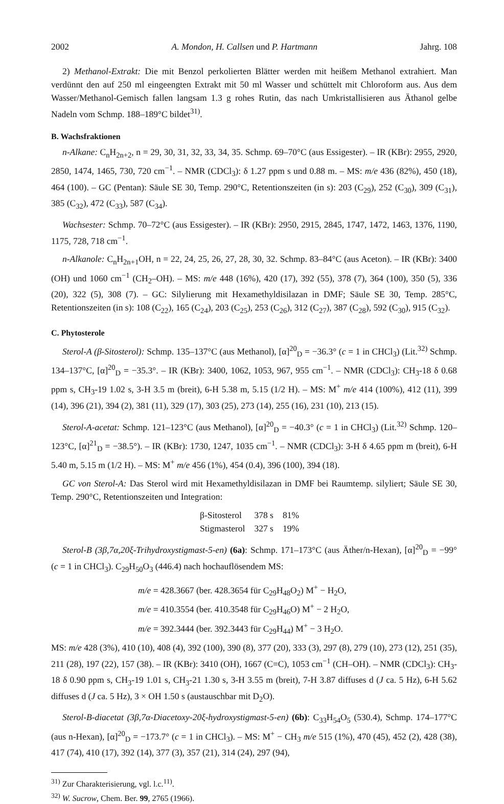2002 A. Mondon, H. Callsen und P. Hartmann Jahrg. 108
2) Methanol-Extrakt: Die mit Benzol perkolierten Blätter werden mit heißem Methanol extrahiert. Man verdünnt den auf 250 ml eingeengten Extrakt mit 50 ml Wasser und schüttelt mit Chloroform aus. Aus dem Wasser/Methanol-Gemisch fallen langsam 1.3 g rohes Rutin, das nach Umkristallisieren aus Äthanol gelbe Nadeln vom Schmp. 188–189°C bildet<sup>31)</sup>.
B. Wachsfraktionen
n-Alkane: C<sub>n</sub>H<sub>2n+2</sub>, n = 29, 30, 31, 32, 33, 34, 35. Schmp. 69–70°C (aus Essigester). – IR (KBr): 2955, 2920, 2850, 1474, 1465, 730, 720 cm<sup>−1</sup>. – NMR (CDCl<sub>3</sub>): δ 1.27 ppm s und 0.88 m. – MS: m/e 436 (82%), 450 (18), 464 (100). – GC (Pentan): Säule SE 30, Temp. 290°C, Retentionszeiten (in s): 203 (C<sub>29</sub>), 252 (C<sub>30</sub>), 309 (C<sub>31</sub>), 385 (C<sub>32</sub>), 472 (C<sub>33</sub>), 587 (C<sub>34</sub>).
Wachsester: Schmp. 70–72°C (aus Essigester). – IR (KBr): 2950, 2915, 2845, 1747, 1472, 1463, 1376, 1190, 1175, 728, 718 cm<sup>−1</sup>.
n-Alkanole: C<sub>n</sub>H<sub>2n+1</sub>OH, n = 22, 24, 25, 26, 27, 28, 30, 32. Schmp. 83–84°C (aus Aceton). – IR (KBr): 3400 (OH) und 1060 cm<sup>−1</sup> (CH<sub>2</sub>–OH). – MS: m/e 448 (16%), 420 (17), 392 (55), 378 (7), 364 (100), 350 (5), 336 (20), 322 (5), 308 (7). – GC: Silylierung mit Hexamethyldisilazan in DMF; Säule SE 30, Temp. 285°C, Retentionszeiten (in s): 108 (C<sub>22</sub>), 165 (C<sub>24</sub>), 203 (C<sub>25</sub>), 253 (C<sub>26</sub>), 312 (C<sub>27</sub>), 387 (C<sub>28</sub>), 592 (C<sub>30</sub>), 915 (C<sub>32</sub>).
C. Phytosterole
Sterol-A (β-Sitosterol): Schmp. 135–137°C (aus Methanol), [α]<sup>20</sup><sub>D</sub> = −36.3° (c = 1 in CHCl<sub>3</sub>) (Lit.<sup>32)</sup> Schmp. 134–137°C, [α]<sup>20</sup><sub>D</sub> = −35.3°. – IR (KBr): 3400, 1062, 1053, 967, 955 cm<sup>−1</sup>. – NMR (CDCl<sub>3</sub>): CH<sub>3</sub>-18 δ 0.68 ppm s, CH<sub>3</sub>-19 1.02 s, 3-H 3.5 m (breit), 6-H 5.38 m, 5.15 (1/2 H). – MS: M<sup>+</sup> m/e 414 (100%), 412 (11), 399 (14), 396 (21), 394 (2), 381 (11), 329 (17), 303 (25), 273 (14), 255 (16), 231 (10), 213 (15).
Sterol-A-acetat: Schmp. 121–123°C (aus Methanol), [α]<sup>20</sup><sub>D</sub> = −40.3° (c = 1 in CHCl<sub>3</sub>) (Lit.<sup>32)</sup> Schmp. 120–123°C, [α]<sup>21</sup><sub>D</sub> = −38.5°). – IR (KBr): 1730, 1247, 1035 cm<sup>−1</sup>. – NMR (CDCl<sub>3</sub>): 3-H δ 4.65 ppm m (breit), 6-H 5.40 m, 5.15 m (1/2 H). – MS: M<sup>+</sup> m/e 456 (1%), 454 (0.4), 396 (100), 394 (18).
GC von Sterol-A: Das Sterol wird mit Hexamethyldisilazan in DMF bei Raumtemp. silyliert; Säule SE 30, Temp. 290°C, Retentionszeiten und Integration:
| β-Sitosterol | 378 s | 81% |
| Stigmasterol | 327 s | 19% |
Sterol-B (3β,7α,20ξ-Trihydroxystigmast-5-en) (6a): Schmp. 171–173°C (aus Äther/n-Hexan), [α]<sup>20</sup><sub>D</sub> = −99° (c = 1 in CHCl<sub>3</sub>). C<sub>29</sub>H<sub>50</sub>O<sub>3</sub> (446.4) nach hochauflösendem MS:
m/e = 428.3667 (ber. 428.3654 für C<sub>29</sub>H<sub>48</sub>O<sub>2</sub>) M<sup>+</sup> − H<sub>2</sub>O,
m/e = 410.3554 (ber. 410.3548 für C<sub>29</sub>H<sub>46</sub>O) M<sup>+</sup> − 2 H<sub>2</sub>O,
m/e = 392.3444 (ber. 392.3443 für C<sub>29</sub>H<sub>44</sub>) M<sup>+</sup> − 3 H<sub>2</sub>O.
MS: m/e 428 (3%), 410 (10), 408 (4), 392 (100), 390 (8), 377 (20), 333 (3), 297 (8), 279 (10), 273 (12), 251 (35), 211 (28), 197 (22), 157 (38). – IR (KBr): 3410 (OH), 1667 (C=C), 1053 cm<sup>−1</sup> (CH–OH). – NMR (CDCl<sub>3</sub>): CH<sub>3</sub>-18 δ 0.90 ppm s, CH<sub>3</sub>-19 1.01 s, CH<sub>3</sub>-21 1.30 s, 3-H 3.55 m (breit), 7-H 3.87 diffuses d (J ca. 5 Hz), 6-H 5.62 diffuses d (J ca. 5 Hz), 3 × OH 1.50 s (austauschbar mit D<sub>2</sub>O).
Sterol-B-diacetat (3β,7α-Diacetoxy-20ξ-hydroxystigmast-5-en) (6b): C<sub>33</sub>H<sub>54</sub>O<sub>5</sub> (530.4), Schmp. 174–177°C (aus n-Hexan), [α]<sup>20</sup><sub>D</sub> = −173.7° (c = 1 in CHCl<sub>3</sub>). – MS: M<sup>+</sup> − CH<sub>3</sub> m/e 515 (1%), 470 (45), 452 (2), 428 (38), 417 (74), 410 (17), 392 (14), 377 (3), 357 (21), 314 (24), 297 (94),
<sup>31)</sup> Zur Charakterisierung, vgl. l.c.<sup>11)</sup>.
<sup>32)</sup> W. Sucrow, Chem. Ber. 99, 2765 (1966).